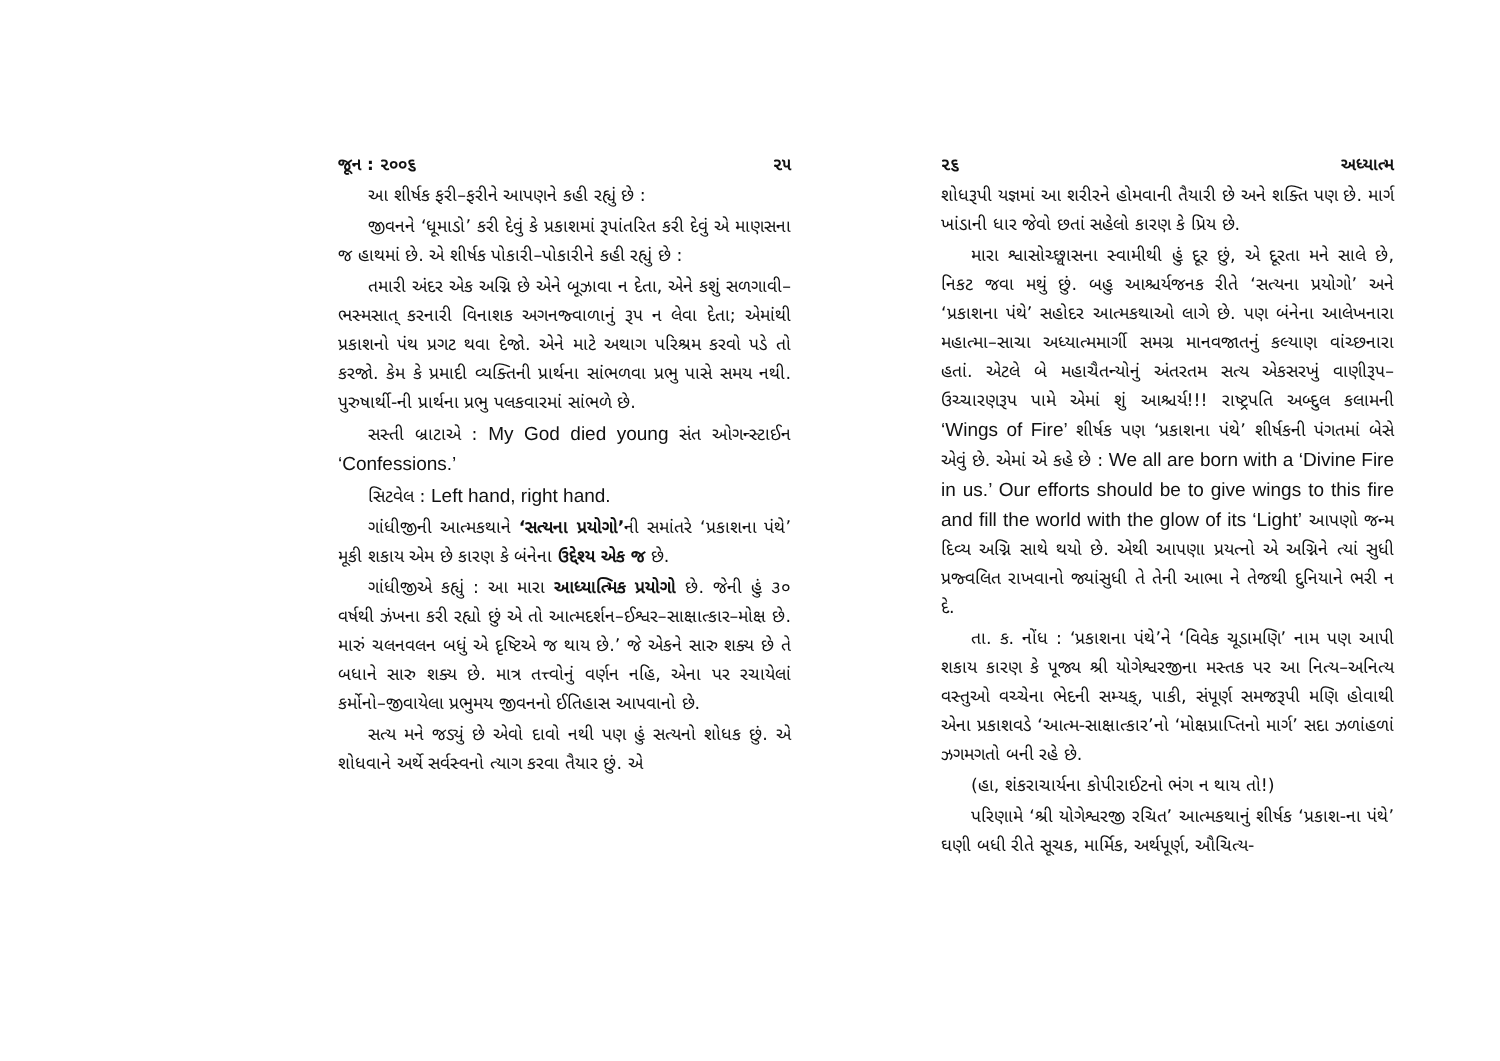જૂન : ૨૦૦૬ ૨૫
આ શીર્ષક ફરી–ફરીને આપણને કહી રહ્યું છે :
જીવનને ‘ધૂમાડો’ કરી દેવું કે પ્રકાશમાં રૂપાંતરિત કરી દેવું એ માણસના જ હાથમાં છે. એ શીર્ષક પોકારી–પોકારીને કહી રહ્યું છે :
તમારી અંદર એક અગ્નિ છે એને બૂઝાવા ન દેતા, એને કશું સળગાવી–ભસ્મસાત્ કરનારી વિનાશક અગનજ્વાળાનું રૂપ ન લેવા દેતા; એમાંથી પ્રકાશનો પંથ પ્રગટ થવા દેજો. એને માટે અથાગ પરિશ્રમ કરવો પડે તો કરજો. કેમ કે પ્રમાદી વ્યક્તિની પ્રાર્થના સાંભળવા પ્રભુ પાસે સમય નથી. પુરુષાર્થી-ની પ્રાર્થના પ્રભુ પલકવારમાં સાંભળે છે.
સસ્તી બ્રાટાએ : My God died young સંત ઓગન્સ્ટાઈન ‘Confessions.’
સિટવેલ : Left hand, right hand.
ગાંધીજીની આત્મકથાને ‘સત્યના પ્રયોગો’ની સમાંતરે ‘પ્રકાશના પંથે’ મૂકી શકાય એમ છે કારણ કે બંનેના ઉદ્દેશ્ય એક જ છે.
ગાંધીજીએ કહ્યું : આ મારા આધ્યાત્મિક પ્રયોગો છે. જેની હું ૩૦ વર્ષથી ઝંખના કરી રહ્યો છું એ તો આત્મદર્શન–ઈશ્વર–સાક્ષાત્કાર–મોક્ષ છે. મારું ચલનવલન બધું એ દૃષ્ટિએ જ થાય છે.’ જે એકને સારુ શક્ય છે તે બધાને સારુ શક્ય છે. માત્ર તત્ત્વોનું વર્ણન નહિ, એના પર રચાયેલાં કર્મોનો–જીવાયેલા પ્રભુમય જીવનનો ઈતિહાસ આપવાનો છે.
સત્ય મને જડ્યું છે એવો દાવો નથી પણ હું સત્યનો શોધક છું. એ શોધવાને અર્થે સર્વસ્વનો ત્યાગ કરવા તૈયાર છું. એ
૨૬ અધ્યાત્મ
શોધરૂપી યજ્ઞમાં આ શરીરને હોમવાની તૈયારી છે અને શક્તિ પણ છે. માર્ગ ખાંડાની ધાર જેવો છતાં સહેલો કારણ કે પ્રિય છે.
મારા શ્વાસોચ્છ્વાસના સ્વામીથી હું દૂર છું, એ દૂરતા મને સાલે છે, નિકટ જવા મથું છું. બહુ આશ્ચર્યજનક રીતે ‘સત્યના પ્રયોગો’ અને ‘પ્રકાશના પંથે’ સહોદર આત્મકથાઓ લાગે છે. પણ બંનેના આલેખનારા મહાત્મા–સાચા અધ્યાત્મમાર્ગી સમગ્ર માનવજાતનું કલ્યાણ વાંચ્છનારા હતાં. એટલે બે મહાચૈતન્યોનું અંતરતમ સત્ય એકસરખું વાણીરૂપ–ઉચ્ચારણરૂપ પામે એમાં શું આશ્ચર્ય!!! રાષ્ટ્રપતિ અબ્દુલ કલામની ‘Wings of Fire’ શીર્ષક પણ ‘પ્રકાશના પંથે’ શીર્ષકની પંગતમાં બેસે એવું છે. એમાં એ કહે છે : We all are born with a ‘Divine Fire in us.’ Our efforts should be to give wings to this fire and fill the world with the glow of its ‘Light’ આપણો જન્મ દિવ્ય અગ્નિ સાથે થયો છે. એથી આપણા પ્રયત્નો એ અગ્નિને ત્યાં સુધી પ્રજ્વલિત રાખવાનો જ્યાંસુધી તે તેની આભા ને તેજથી દુનિયાને ભરી ન દે.
તા. ક. નોંધ : ‘પ્રકાશના પંથે’ને ‘વિવેક ચૂડામણિ’ નામ પણ આપી શકાય કારણ કે પૂજ્ય શ્રી યોગેશ્વરજીના મસ્તક પર આ નિત્ય–અનિત્ય વસ્તુઓ વચ્ચેના ભેદની સમ્યક્, પાકી, સંપૂર્ણ સમજરૂપી મણિ હોવાથી એના પ્રકાશવડે ‘આત્મ-સાક્ષાત્કાર’નો ‘મોક્ષપ્રાપ્તિનો માર્ગ’ સદા ઝળાંહળાં ઝગમગતો બની રહે છે.
(હા, શંકરાચાર્યના કોપીરાઈટનો ભંગ ન થાય તો!)
પરિણામે ‘શ્રી યોગેશ્વરજી રચિત’ આત્મકથાનું શીર્ષક ‘પ્રકાશ-ના પંથે’ ઘણી બધી રીતે સૂચક, માર્મિક, અર્થપૂર્ણ, ઔચિત્ય-